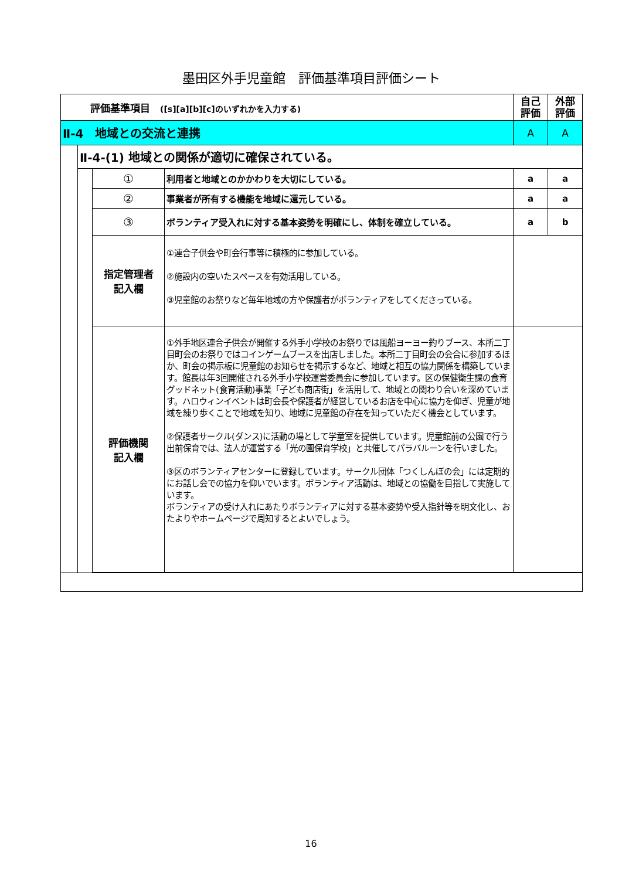墨田区外手児童館　評価基準項目評価シート
| 評価基準項目 ([s][a][b][c]のいずれかを入力する) | | | | 自己 評価 | 外部 評価 |
| Ⅱ-4 地域との交流と連携 | | | | A | A |
| | Ⅱ-4-(1) 地域との関係が適切に確保されている。 | | | | |
| | | ① | 利用者と地域とのかかわりを大切にしている。 | a | a |
| | | ② | 事業者が所有する機能を地域に還元している。 | a | a |
| | | ③ | ボランティア受入れに対する基本姿勢を明確にし、体制を確立している。 | a | b |
| | | 指定管理者 記入欄 | ①連合子供会や町会行事等に積極的に参加している。 ②施設内の空いたスペースを有効活用している。 ③児童館のお祭りなど毎年地域の方や保護者がボランティアをしてくださっている。 | | |
| | | 評価機関 記入欄 | ①外手地区連合子供会が開催する外手小学校のお祭りでは風船ヨーヨー釣りブース、本所二丁目町会のお祭りではコインゲームブースを出店しました。本所二丁目町会の会合に参加するほか、町会の掲示板に児童館のお知らせを掲示するなど、地域と相互の協力関係を構築しています。館長は年3回開催される外手小学校運営委員会に参加しています。区の保健衛生課の食育グッドネット(食育活動)事業「子ども商店街」を活用して、地域との関わり合いを深めています。ハロウィンイベントは町会長や保護者が経営しているお店を中心に協力を仰ぎ、児童が地域を練り歩くことで地域を知り、地域に児童館の存在を知っていただく機会としています。 ②保護者サークル(ダンス)に活動の場として学童室を提供しています。児童館前の公園で行う出前保育では、法人が運営する「光の園保育学校」と共催してパラバルーンを行いました。 ③区のボランティアセンターに登録しています。サークル団体「つくしんぼの会」には定期的にお話し会での協力を仰いでいます。ボランティア活動は、地域との協働を目指して実施しています。 ボランティアの受け入れにあたりボランティアに対する基本姿勢や受入指針等を明文化し、おたよりやホームページで周知するとよいでしょう。 | | |
16